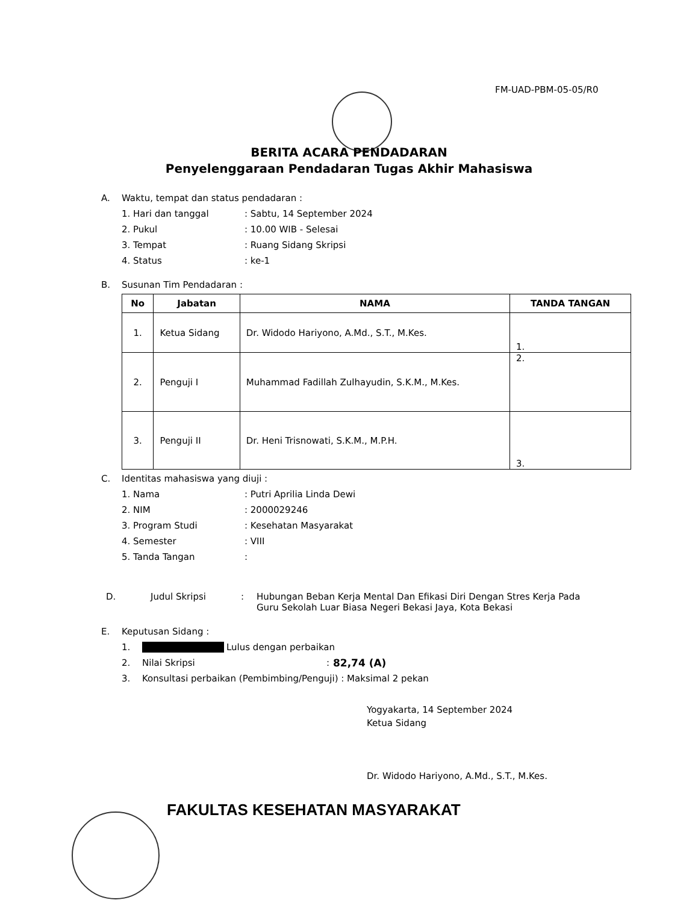FM-UAD-PBM-05-05/R0
BERITA ACARA PENDADARAN
Penyelenggaraan Pendadaran Tugas Akhir Mahasiswa
A. Waktu, tempat dan status pendadaran :
1. Hari dan tanggal: Sabtu, 14 September 2024
2. Pukul: 10.00 WIB - Selesai
3. Tempat: Ruang Sidang Skripsi
4. Status: ke-1
B. Susunan Tim Pendadaran :
| No | Jabatan | NAMA | TANDA TANGAN |
| --- | --- | --- | --- |
| 1. | Ketua Sidang | Dr. Widodo Hariyono, A.Md., S.T., M.Kes. | 1. |
| 2. | Penguji I | Muhammad Fadillah Zulhayudin, S.K.M., M.Kes. | 2. |
| 3. | Penguji II | Dr. Heni Trisnowati, S.K.M., M.P.H. | 3. |
C. Identitas mahasiswa yang diuji :
1. Nama: Putri Aprilia Linda Dewi
2. NIM: 2000029246
3. Program Studi: Kesehatan Masyarakat
4. Semester: VIII
5. Tanda Tangan:
D. Judul Skripsi: Hubungan Beban Kerja Mental Dan Efikasi Diri Dengan Stres Kerja Pada
Guru Sekolah Luar Biasa Negeri Bekasi Jaya, Kota Bekasi
E. Keputusan Sidang :
1. Lulus dengan perbaikan
2. Nilai Skripsi: 82,74 (A)
3. Konsultasi perbaikan (Pembimbing/Penguji) : Maksimal 2 pekan
Yogyakarta, 14 September 2024
Ketua Sidang
Dr. Widodo Hariyono, A.Md., S.T., M.Kes.
FAKULTAS KESEHATAN MASYARAKAT